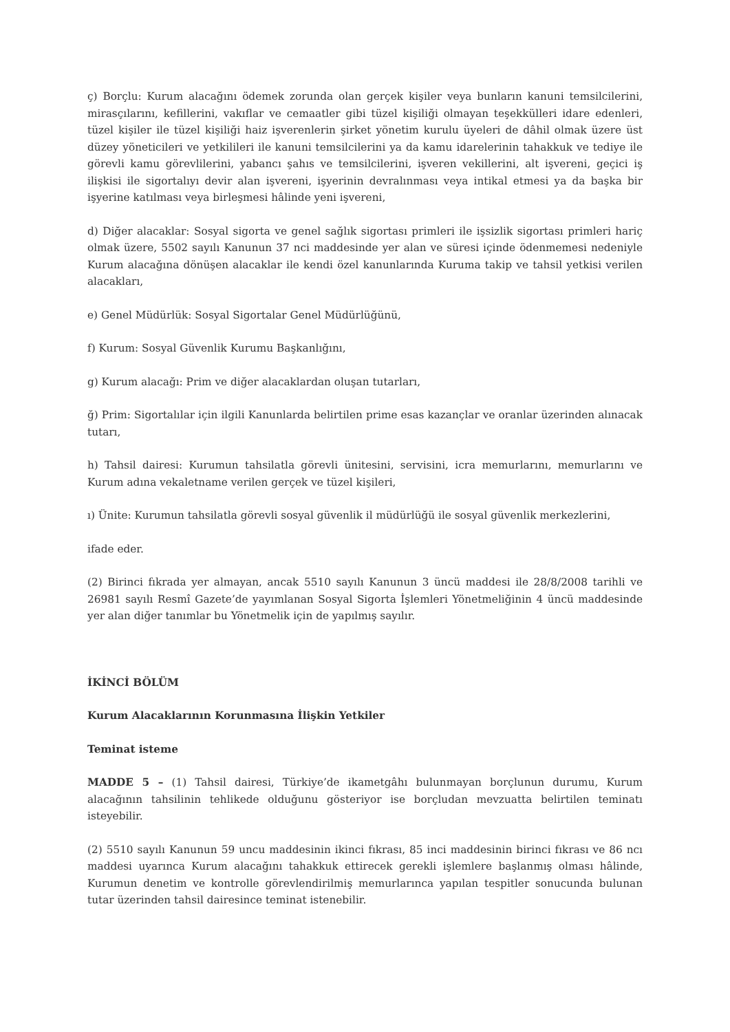ç) Borçlu: Kurum alacağını ödemek zorunda olan gerçek kişiler veya bunların kanuni temsilcilerini, mirasçılarını, kefillerini, vakıflar ve cemaatler gibi tüzel kişiliği olmayan teşekkülleri idare edenleri, tüzel kişiler ile tüzel kişiliği haiz işverenlerin şirket yönetim kurulu üyeleri de dâhil olmak üzere üst düzey yöneticileri ve yetkilileri ile kanuni temsilcilerini ya da kamu idarelerinin tahakkuk ve tediye ile görevli kamu görevlilerini, yabancı şahıs ve temsilcilerini, işveren vekillerini, alt işvereni, geçici iş ilişkisi ile sigortalıyı devir alan işvereni, işyerinin devralınması veya intikal etmesi ya da başka bir işyerine katılması veya birleşmesi hâlinde yeni işvereni,
d) Diğer alacaklar: Sosyal sigorta ve genel sağlık sigortası primleri ile işsizlik sigortası primleri hariç olmak üzere, 5502 sayılı Kanunun 37 nci maddesinde yer alan ve süresi içinde ödenmemesi nedeniyle Kurum alacağına dönüşen alacaklar ile kendi özel kanunlarında Kuruma takip ve tahsil yetkisi verilen alacakları,
e) Genel Müdürlük: Sosyal Sigortalar Genel Müdürlüğünü,
f) Kurum: Sosyal Güvenlik Kurumu Başkanlığını,
g) Kurum alacağı: Prim ve diğer alacaklardan oluşan tutarları,
ğ) Prim: Sigortalılar için ilgili Kanunlarda belirtilen prime esas kazançlar ve oranlar üzerinden alınacak tutarı,
h) Tahsil dairesi: Kurumun tahsilatla görevli ünitesini, servisini, icra memurlarını, memurlarını ve Kurum adına vekaletname verilen gerçek ve tüzel kişileri,
ı) Ünite: Kurumun tahsilatla görevli sosyal güvenlik il müdürlüğü ile sosyal güvenlik merkezlerini,
ifade eder.
(2) Birinci fıkrada yer almayan, ancak 5510 sayılı Kanunun 3 üncü maddesi ile 28/8/2008 tarihli ve 26981 sayılı Resmî Gazete’de yayımlanan Sosyal Sigorta İşlemleri Yönetmeliğinin 4 üncü maddesinde yer alan diğer tanımlar bu Yönetmelik için de yapılmış sayılır.
İKİNCİ BÖLÜM
Kurum Alacaklarının Korunmasına İlişkin Yetkiler
Teminat isteme
MADDE 5 – (1) Tahsil dairesi, Türkiye’de ikametgâhı bulunmayan borçlunun durumu, Kurum alacağının tahsilinin tehlikede olduğunu gösteriyor ise borçludan mevzuatta belirtilen teminatı isteyebilir.
(2) 5510 sayılı Kanunun 59 uncu maddesinin ikinci fıkrası, 85 inci maddesinin birinci fıkrası ve 86 ncı maddesi uyarınca Kurum alacağını tahakkuk ettirecek gerekli işlemlere başlanmış olması hâlinde, Kurumun denetim ve kontrolle görevlendirilmiş memurlarınca yapılan tespitler sonucunda bulunan tutar üzerinden tahsil dairesince teminat istenebilir.